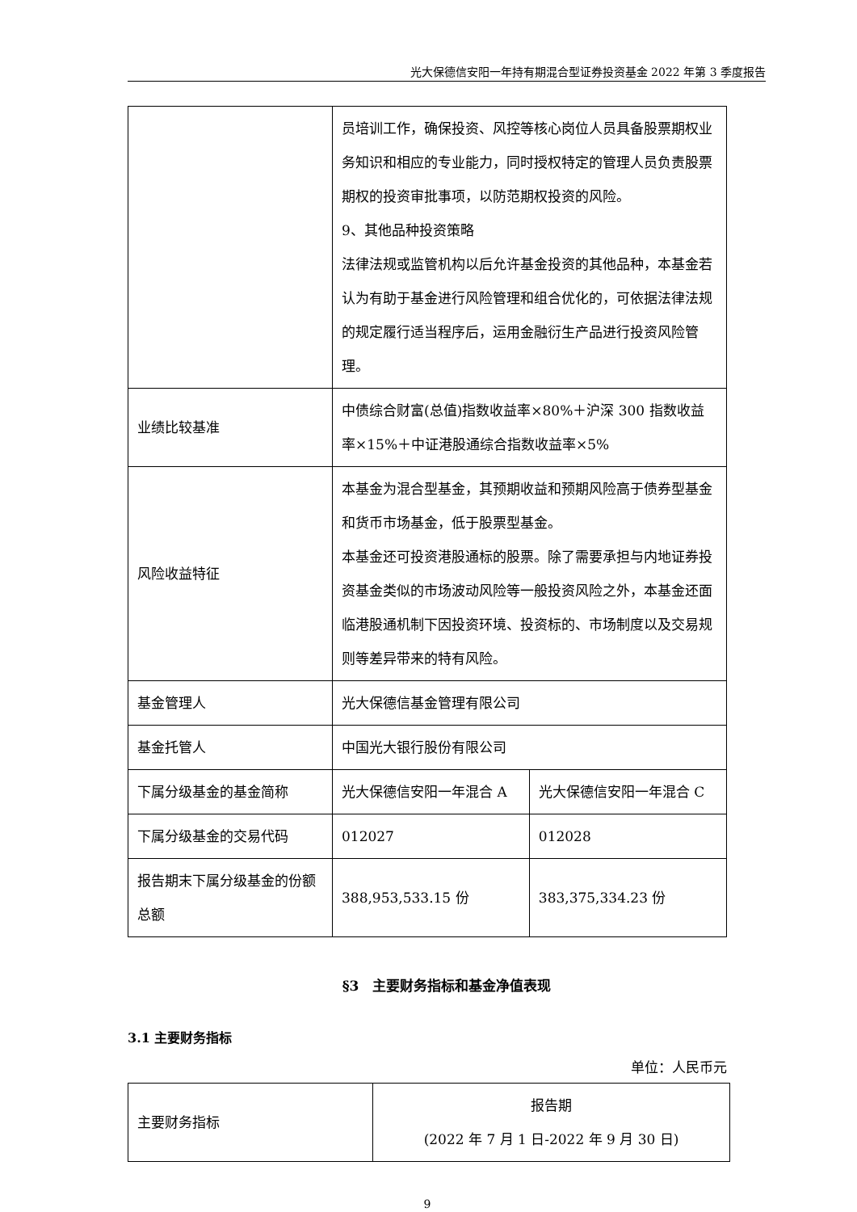光大保德信安阳一年持有期混合型证券投资基金 2022 年第 3 季度报告
| | 员培训工作，确保投资、风控等核心岗位人员具备股票期权业务知识和相应的专业能力，同时授权特定的管理人员负责股票期权的投资审批事项，以防范期权投资的风险。 9、其他品种投资策略 法律法规或监管机构以后允许基金投资的其他品种，本基金若认为有助于基金进行风险管理和组合优化的，可依据法律法规的规定履行适当程序后，运用金融衍生产品进行投资风险管理。 | |
| 业绩比较基准 | 中债综合财富(总值)指数收益率×80%＋沪深 300 指数收益率×15%＋中证港股通综合指数收益率×5% | |
| 风险收益特征 | 本基金为混合型基金，其预期收益和预期风险高于债券型基金和货币市场基金，低于股票型基金。 本基金还可投资港股通标的股票。除了需要承担与内地证券投资基金类似的市场波动风险等一般投资风险之外，本基金还面临港股通机制下因投资环境、投资标的、市场制度以及交易规则等差异带来的特有风险。 | |
| 基金管理人 | 光大保德信基金管理有限公司 | |
| 基金托管人 | 中国光大银行股份有限公司 | |
| 下属分级基金的基金简称 | 光大保德信安阳一年混合 A | 光大保德信安阳一年混合 C |
| 下属分级基金的交易代码 | 012027 | 012028 |
| 报告期末下属分级基金的份额总额 | 388,953,533.15 份 | 383,375,334.23 份 |
§3　主要财务指标和基金净值表现
3.1 主要财务指标
单位：人民币元
| 主要财务指标 | 报告期 (2022 年 7 月 1 日-2022 年 9 月 30 日) |
9